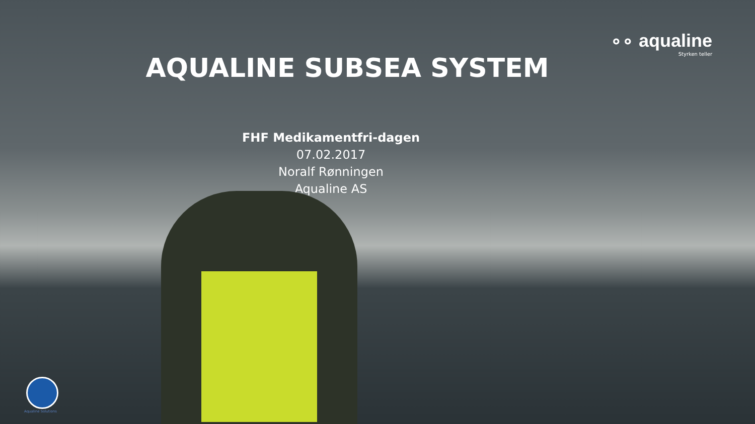∘∘ aqualine
Styrken teller
AQUALINE SUBSEA SYSTEM
FHF Medikamentfri-dagen
07.02.2017
Noralf Rønningen
Aqualine AS
Aqualine Solutions